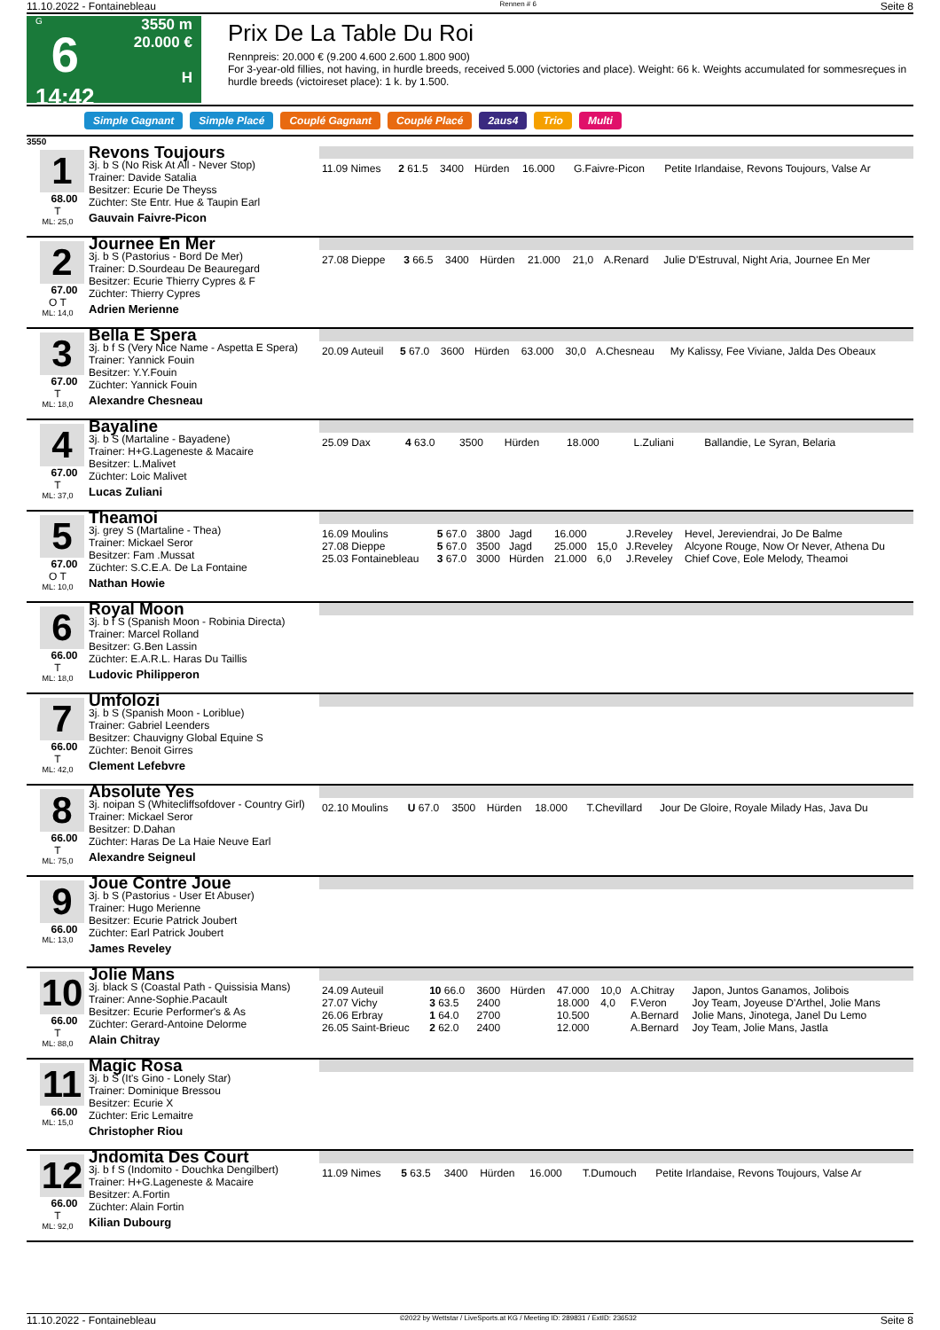11.10.2022 - Fontainebleau Rennen # 6 Seite 8
G
6
14:42
3550 m
20.000 €
H
Prix De La Table Du Roi
Rennpreis: 20.000 € (9.200 4.600 2.600 1.800 900)
For 3-year-old fillies, not having, in hurdle breeds, received 5.000 (victories and place). Weight: 66 k. Weights accumulated for sommesreçues in hurdle breeds (victoireset place): 1 k. by 1.500.
Simple Gagnant Simple Placé Couplé Gagnant Couplé Placé 2aus4 Trio Multi
3550
1
68.00
T
ML: 25,0
Revons Toujours
3j. b S (No Risk At All - Never Stop)
Trainer: Davide Satalia
Besitzer: Ecurie De Theyss
Züchter: Ste Entr. Hue & Taupin Earl
Gauvain Faivre-Picon
| 11.09 Nimes | 2 61.5 | 3400 | Hürden | 16.000 | | G.Faivre-Picon | Petite Irlandaise, Revons Toujours, Valse Ar |
2
67.00
O T
ML: 14,0
Journee En Mer
3j. b S (Pastorius - Bord De Mer)
Trainer: D.Sourdeau De Beauregard
Besitzer: Ecurie Thierry Cypres & F
Züchter: Thierry Cypres
Adrien Merienne
| 27.08 Dieppe | 3 66.5 | 3400 | Hürden | 21.000 | 21,0 | A.Renard | Julie D'Estruval, Night Aria, Journee En Mer |
3
67.00
T
ML: 18,0
Bella E Spera
3j. b f S (Very Nice Name - Aspetta E Spera)
Trainer: Yannick Fouin
Besitzer: Y.Y.Fouin
Züchter: Yannick Fouin
Alexandre Chesneau
| 20.09 Auteuil | 5 67.0 | 3600 | Hürden | 63.000 | 30,0 | A.Chesneau | My Kalissy, Fee Viviane, Jalda Des Obeaux |
4
67.00
T
ML: 37,0
Bayaline
3j. b S (Martaline - Bayadene)
Trainer: H+G.Lageneste & Macaire
Besitzer: L.Malivet
Züchter: Loic Malivet
Lucas Zuliani
| 25.09 Dax | 4 63.0 | 3500 | Hürden | 18.000 | | L.Zuliani | Ballandie, Le Syran, Belaria |
5
67.00
O T
ML: 10,0
Theamoi
3j. grey S (Martaline - Thea)
Trainer: Mickael Seror
Besitzer: Fam .Mussat
Züchter: S.C.E.A. De La Fontaine
Nathan Howie
| 16.09 Moulins | 5 67.0 | 3800 | Jagd | 16.000 | | J.Reveley | Hevel, Jereviendrai, Jo De Balme |
| 27.08 Dieppe | 5 67.0 | 3500 | Jagd | 25.000 | 15,0 | J.Reveley | Alcyone Rouge, Now Or Never, Athena Du |
| 25.03 Fontainebleau | 3 67.0 | 3000 | Hürden | 21.000 | 6,0 | J.Reveley | Chief Cove, Eole Melody, Theamoi |
6
66.00
T
ML: 18,0
Royal Moon
3j. b f S (Spanish Moon - Robinia Directa)
Trainer: Marcel Rolland
Besitzer: G.Ben Lassin
Züchter: E.A.R.L. Haras Du Taillis
Ludovic Philipperon
7
66.00
T
ML: 42,0
Umfolozi
3j. b S (Spanish Moon - Loriblue)
Trainer: Gabriel Leenders
Besitzer: Chauvigny Global Equine S
Züchter: Benoit Girres
Clement Lefebvre
8
66.00
T
ML: 75,0
Absolute Yes
3j. noipan S (Whitecliffsofdover - Country Girl)
Trainer: Mickael Seror
Besitzer: D.Dahan
Züchter: Haras De La Haie Neuve Earl
Alexandre Seigneul
| 02.10 Moulins | U 67.0 | 3500 | Hürden | 18.000 | | T.Chevillard | Jour De Gloire, Royale Milady Has, Java Du |
9
66.00
ML: 13,0
Joue Contre Joue
3j. b S (Pastorius - User Et Abuser)
Trainer: Hugo Merienne
Besitzer: Ecurie Patrick Joubert
Züchter: Earl Patrick Joubert
James Reveley
10
66.00
T
ML: 88,0
Jolie Mans
3j. black S (Coastal Path - Quissisia Mans)
Trainer: Anne-Sophie.Pacault
Besitzer: Ecurie Performer's & As
Züchter: Gerard-Antoine Delorme
Alain Chitray
| 24.09 Auteuil | 10 66.0 | 3600 | Hürden | 47.000 | 10,0 | A.Chitray | Japon, Juntos Ganamos, Jolibois |
| 27.07 Vichy | 3 63.5 | 2400 | | 18.000 | 4,0 | F.Veron | Joy Team, Joyeuse D'Arthel, Jolie Mans |
| 26.06 Erbray | 1 64.0 | 2700 | | 10.500 | | A.Bernard | Jolie Mans, Jinotega, Janel Du Lemo |
| 26.05 Saint-Brieuc | 2 62.0 | 2400 | | 12.000 | | A.Bernard | Joy Team, Jolie Mans, Jastla |
11
66.00
ML: 15,0
Magic Rosa
3j. b S (It's Gino - Lonely Star)
Trainer: Dominique Bressou
Besitzer: Ecurie X
Züchter: Eric Lemaitre
Christopher Riou
12
66.00
T
ML: 92,0
Jndomita Des Court
3j. b f S (Indomito - Douchka Dengilbert)
Trainer: H+G.Lageneste & Macaire
Besitzer: A.Fortin
Züchter: Alain Fortin
Kilian Dubourg
| 11.09 Nimes | 5 63.5 | 3400 | Hürden | 16.000 | | T.Dumouch | Petite Irlandaise, Revons Toujours, Valse Ar |
11.10.2022 - Fontainebleau ©2022 by Wettstar / LiveSports.at KG / Meeting ID: 289831 / ExtID: 236532 Seite 8